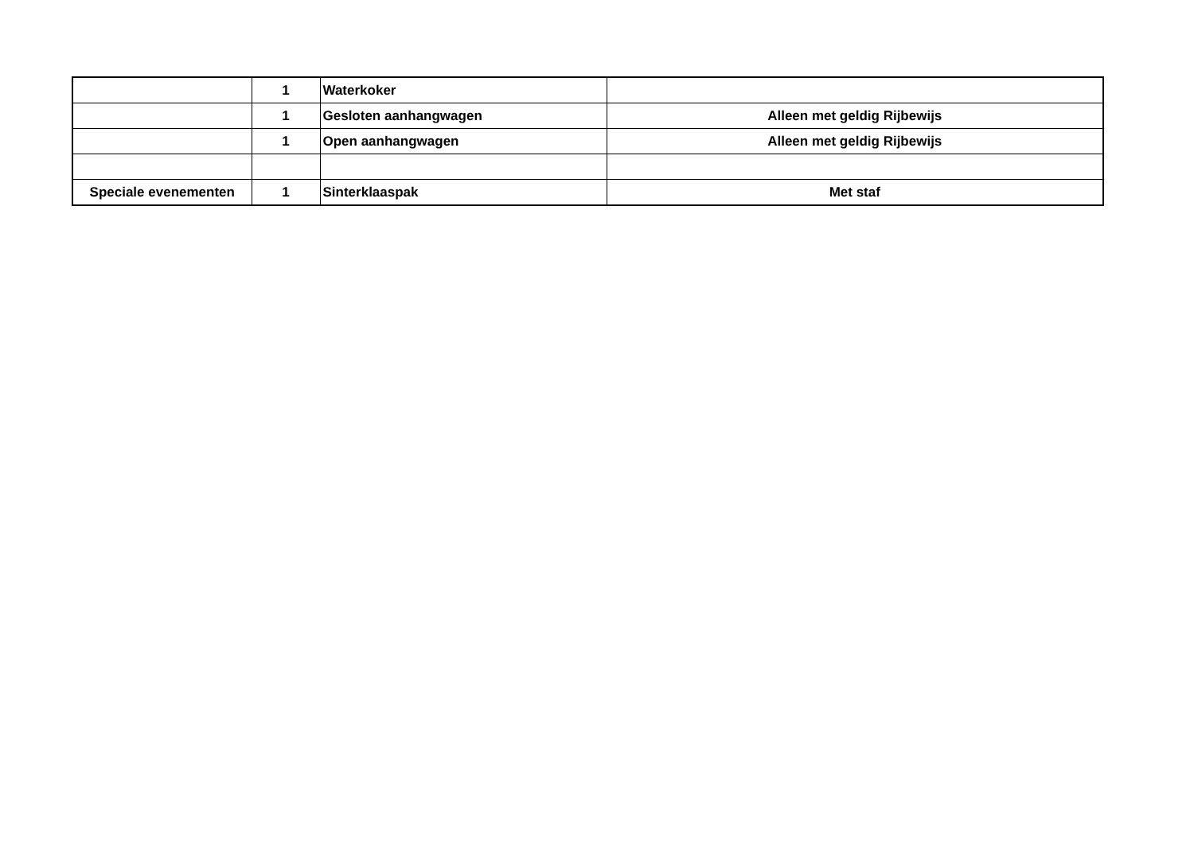| | 1 | Waterkoker | |
| | 1 | Gesloten aanhangwagen | Alleen met geldig Rijbewijs |
| | 1 | Open aanhangwagen | Alleen met geldig Rijbewijs |
| Speciale evenementen | 1 | Sinterklaaspak | Met staf |